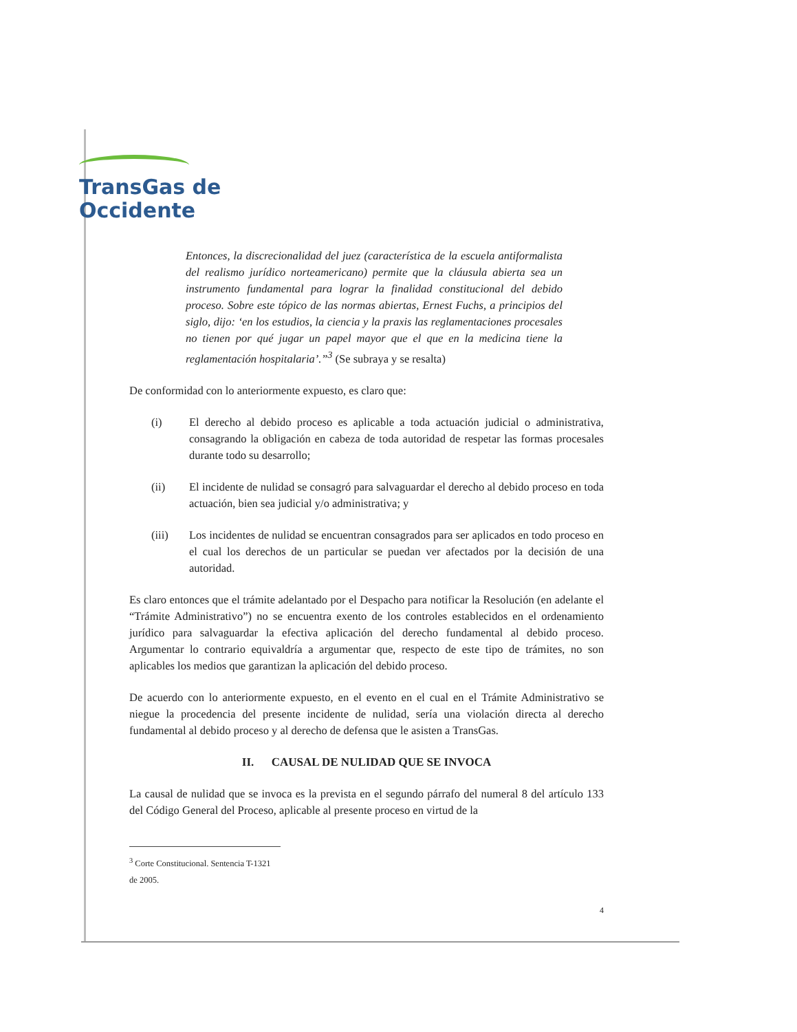TransGas de
Occidente
Entonces, la discrecionalidad del juez (característica de la escuela antiformalista del realismo jurídico norteamericano) permite que la cláusula abierta sea un instrumento fundamental para lograr la finalidad constitucional del debido proceso. Sobre este tópico de las normas abiertas, Ernest Fuchs, a principios del siglo, dijo: ‘en los estudios, la ciencia y la praxis las reglamentaciones procesales no tienen por qué jugar un papel mayor que el que en la medicina tiene la reglamentación hospitalaria’.”<sup>3</sup> (Se subraya y se resalta)
De conformidad con lo anteriormente expuesto, es claro que:
(i) El derecho al debido proceso es aplicable a toda actuación judicial o administrativa, consagrando la obligación en cabeza de toda autoridad de respetar las formas procesales durante todo su desarrollo;
(ii) El incidente de nulidad se consagró para salvaguardar el derecho al debido proceso en toda actuación, bien sea judicial y/o administrativa; y
(iii) Los incidentes de nulidad se encuentran consagrados para ser aplicados en todo proceso en el cual los derechos de un particular se puedan ver afectados por la decisión de una autoridad.
Es claro entonces que el trámite adelantado por el Despacho para notificar la Resolución (en adelante el “Trámite Administrativo”) no se encuentra exento de los controles establecidos en el ordenamiento jurídico para salvaguardar la efectiva aplicación del derecho fundamental al debido proceso. Argumentar lo contrario equivaldría a argumentar que, respecto de este tipo de trámites, no son aplicables los medios que garantizan la aplicación del debido proceso.
De acuerdo con lo anteriormente expuesto, en el evento en el cual en el Trámite Administrativo se niegue la procedencia del presente incidente de nulidad, sería una violación directa al derecho fundamental al debido proceso y al derecho de defensa que le asisten a TransGas.
II. CAUSAL DE NULIDAD QUE SE INVOCA
La causal de nulidad que se invoca es la prevista en el segundo párrafo del numeral 8 del artículo 133 del Código General del Proceso, aplicable al presente proceso en virtud de la
<sup>3</sup> Corte Constitucional. Sentencia T-1321 de 2005.
4